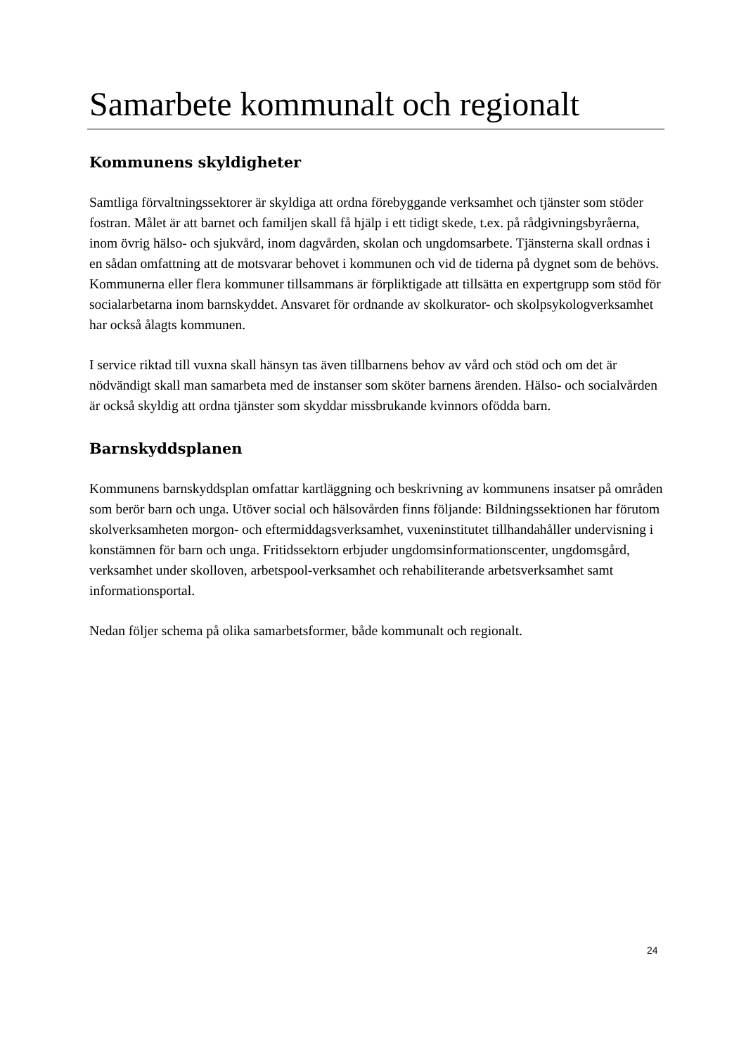Samarbete kommunalt och regionalt
Kommunens skyldigheter
Samtliga förvaltningssektorer är skyldiga att ordna förebyggande verksamhet och tjänster som stöder fostran. Målet är att barnet och familjen skall få hjälp i ett tidigt skede, t.ex. på rådgivningsbyråerna, inom övrig hälso- och sjukvård, inom dagvården, skolan och ungdomsarbete. Tjänsterna skall ordnas i en sådan omfattning att de motsvarar behovet i kommunen och vid de tiderna på dygnet som de behövs. Kommunerna eller flera kommuner tillsammans är förpliktigade att tillsätta en expertgrupp som stöd för socialarbetarna inom barnskyddet. Ansvaret för ordnande av skolkurator- och skolpsykologverksamhet har också ålagts kommunen.
I service riktad till vuxna skall hänsyn tas även tillbarnens behov av vård och stöd och om det är nödvändigt skall man samarbeta med de instanser som sköter barnens ärenden. Hälso- och socialvården är också skyldig att ordna tjänster som skyddar missbrukande kvinnors ofödda barn.
Barnskyddsplanen
Kommunens barnskyddsplan omfattar kartläggning och beskrivning av kommunens insatser på områden som berör barn och unga. Utöver social och hälsovården finns följande: Bildningssektionen har förutom skolverksamheten morgon- och eftermiddagsverksamhet, vuxeninstitutet tillhandahåller undervisning i konstämnen för barn och unga. Fritidssektorn erbjuder ungdomsinformationscenter, ungdomsgård, verksamhet under skolloven, arbetspool-verksamhet och rehabiliterande arbetsverksamhet samt informationsportal.
Nedan följer schema på olika samarbetsformer, både kommunalt och regionalt.
24